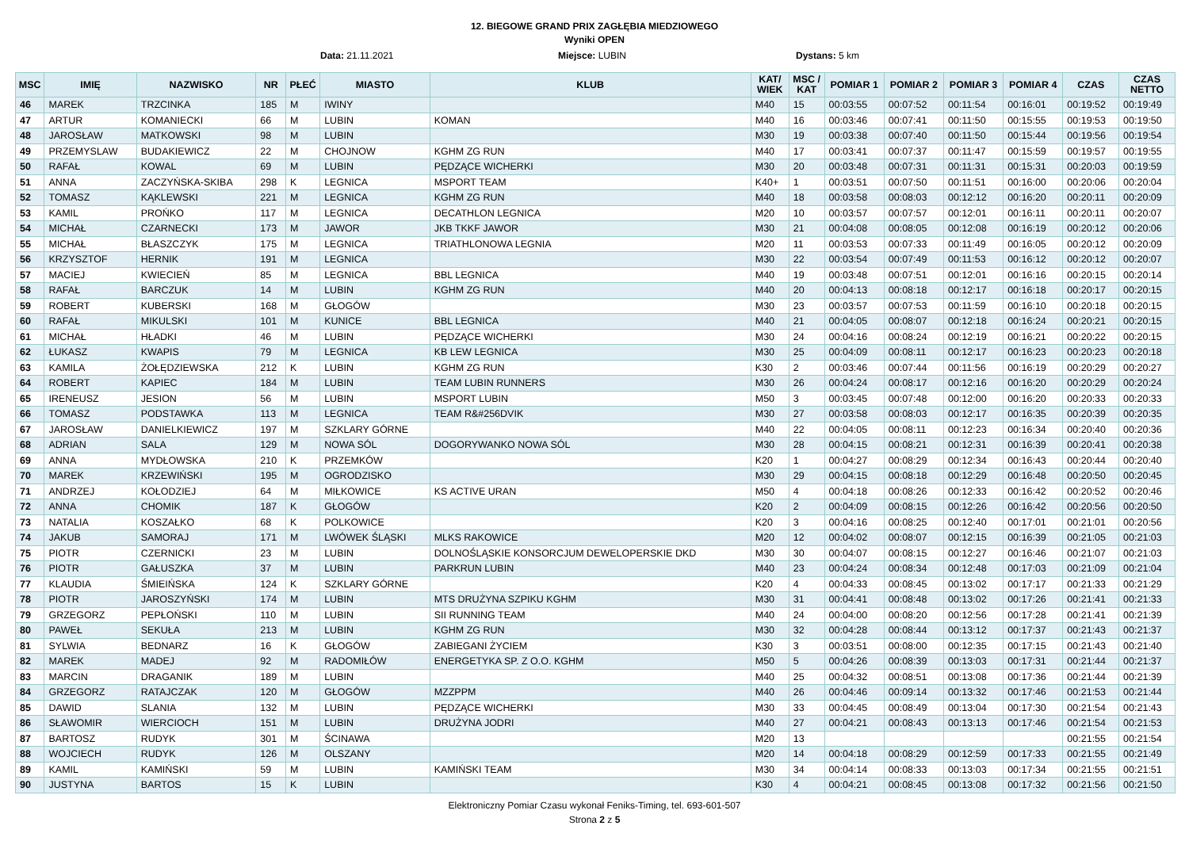12. BIEGOWE GRAND PRIX ZAGŁĘBIA MIEDZIOWEGO
Wyniki OPEN
Data: 21.11.2021 Miejsce: LUBIN Dystans: 5 km
| MSC | IMIĘ | NAZWISKO | NR | PŁEĆ | MIASTO | KLUB | KAT/ WIEK | MSC / KAT | POMIAR 1 | POMIAR 2 | POMIAR 3 | POMIAR 4 | CZAS | CZAS NETTO |
| --- | --- | --- | --- | --- | --- | --- | --- | --- | --- | --- | --- | --- | --- | --- |
| 46 | MAREK | TRZCINKA | 185 | M | IWINY | | M40 | 15 | 00:03:55 | 00:07:52 | 00:11:54 | 00:16:01 | 00:19:52 | 00:19:49 |
| 47 | ARTUR | KOMANIECKI | 66 | M | LUBIN | KOMAN | M40 | 16 | 00:03:46 | 00:07:41 | 00:11:50 | 00:15:55 | 00:19:53 | 00:19:50 |
| 48 | JAROSŁAW | MATKOWSKI | 98 | M | LUBIN | | M30 | 19 | 00:03:38 | 00:07:40 | 00:11:50 | 00:15:44 | 00:19:56 | 00:19:54 |
| 49 | PRZEMYSLAW | BUDAKIEWICZ | 22 | M | CHOJNOW | KGHM ZG RUN | M40 | 17 | 00:03:41 | 00:07:37 | 00:11:47 | 00:15:59 | 00:19:57 | 00:19:55 |
| 50 | RAFAŁ | KOWAL | 69 | M | LUBIN | PĘDZĄCE WICHERKI | M30 | 20 | 00:03:48 | 00:07:31 | 00:11:31 | 00:15:31 | 00:20:03 | 00:19:59 |
| 51 | ANNA | ZACZYŃSKA-SKIBA | 298 | K | LEGNICA | MSPORT TEAM | K40+ | 1 | 00:03:51 | 00:07:50 | 00:11:51 | 00:16:00 | 00:20:06 | 00:20:04 |
| 52 | TOMASZ | KĄKLEWSKI | 221 | M | LEGNICA | KGHM ZG RUN | M40 | 18 | 00:03:58 | 00:08:03 | 00:12:12 | 00:16:20 | 00:20:11 | 00:20:09 |
| 53 | KAMIL | PROŃKO | 117 | M | LEGNICA | DECATHLON LEGNICA | M20 | 10 | 00:03:57 | 00:07:57 | 00:12:01 | 00:16:11 | 00:20:11 | 00:20:07 |
| 54 | MICHAŁ | CZARNECKI | 173 | M | JAWOR | JKB TKKF JAWOR | M30 | 21 | 00:04:08 | 00:08:05 | 00:12:08 | 00:16:19 | 00:20:12 | 00:20:06 |
| 55 | MICHAŁ | BŁASZCZYK | 175 | M | LEGNICA | TRIATHLONOWA LEGNIA | M20 | 11 | 00:03:53 | 00:07:33 | 00:11:49 | 00:16:05 | 00:20:12 | 00:20:09 |
| 56 | KRZYSZTOF | HERNIK | 191 | M | LEGNICA | | M30 | 22 | 00:03:54 | 00:07:49 | 00:11:53 | 00:16:12 | 00:20:12 | 00:20:07 |
| 57 | MACIEJ | KWIECIEŃ | 85 | M | LEGNICA | BBL LEGNICA | M40 | 19 | 00:03:48 | 00:07:51 | 00:12:01 | 00:16:16 | 00:20:15 | 00:20:14 |
| 58 | RAFAŁ | BARCZUK | 14 | M | LUBIN | KGHM ZG RUN | M40 | 20 | 00:04:13 | 00:08:18 | 00:12:17 | 00:16:18 | 00:20:17 | 00:20:15 |
| 59 | ROBERT | KUBERSKI | 168 | M | GŁOGÓW | | M30 | 23 | 00:03:57 | 00:07:53 | 00:11:59 | 00:16:10 | 00:20:18 | 00:20:15 |
| 60 | RAFAŁ | MIKULSKI | 101 | M | KUNICE | BBL LEGNICA | M40 | 21 | 00:04:05 | 00:08:07 | 00:12:18 | 00:16:24 | 00:20:21 | 00:20:15 |
| 61 | MICHAŁ | HŁADKI | 46 | M | LUBIN | PĘDZĄCE WICHERKI | M30 | 24 | 00:04:16 | 00:08:24 | 00:12:19 | 00:16:21 | 00:20:22 | 00:20:15 |
| 62 | ŁUKASZ | KWAPIS | 79 | M | LEGNICA | KB LEW LEGNICA | M30 | 25 | 00:04:09 | 00:08:11 | 00:12:17 | 00:16:23 | 00:20:23 | 00:20:18 |
| 63 | KAMILA | ŻOŁĘDZIEWSKA | 212 | K | LUBIN | KGHM ZG RUN | K30 | 2 | 00:03:46 | 00:07:44 | 00:11:56 | 00:16:19 | 00:20:29 | 00:20:27 |
| 64 | ROBERT | KAPIEC | 184 | M | LUBIN | TEAM LUBIN RUNNERS | M30 | 26 | 00:04:24 | 00:08:17 | 00:12:16 | 00:16:20 | 00:20:29 | 00:20:24 |
| 65 | IRENEUSZ | JESION | 56 | M | LUBIN | MSPORT LUBIN | M50 | 3 | 00:03:45 | 00:07:48 | 00:12:00 | 00:16:20 | 00:20:33 | 00:20:33 |
| 66 | TOMASZ | PODSTAWKA | 113 | M | LEGNICA | TEAM R&#256DVIK | M30 | 27 | 00:03:58 | 00:08:03 | 00:12:17 | 00:16:35 | 00:20:39 | 00:20:35 |
| 67 | JAROSŁAW | DANIELKIEWICZ | 197 | M | SZKLARY GÓRNE | | M40 | 22 | 00:04:05 | 00:08:11 | 00:12:23 | 00:16:34 | 00:20:40 | 00:20:36 |
| 68 | ADRIAN | SALA | 129 | M | NOWA SÓL | DOGORYWANKO NOWA SÓL | M30 | 28 | 00:04:15 | 00:08:21 | 00:12:31 | 00:16:39 | 00:20:41 | 00:20:38 |
| 69 | ANNA | MYDŁOWSKA | 210 | K | PRZEMKÓW | | K20 | 1 | 00:04:27 | 00:08:29 | 00:12:34 | 00:16:43 | 00:20:44 | 00:20:40 |
| 70 | MAREK | KRZEWIŃSKI | 195 | M | OGRODZISKO | | M30 | 29 | 00:04:15 | 00:08:18 | 00:12:29 | 00:16:48 | 00:20:50 | 00:20:45 |
| 71 | ANDRZEJ | KOŁODZIEJ | 64 | M | MIŁKOWICE | KS ACTIVE URAN | M50 | 4 | 00:04:18 | 00:08:26 | 00:12:33 | 00:16:42 | 00:20:52 | 00:20:46 |
| 72 | ANNA | CHOMIK | 187 | K | GŁOGÓW | | K20 | 2 | 00:04:09 | 00:08:15 | 00:12:26 | 00:16:42 | 00:20:56 | 00:20:50 |
| 73 | NATALIA | KOSZAŁKO | 68 | K | POLKOWICE | | K20 | 3 | 00:04:16 | 00:08:25 | 00:12:40 | 00:17:01 | 00:21:01 | 00:20:56 |
| 74 | JAKUB | SAMORAJ | 171 | M | LWÓWEK ŚLĄSKI | MLKS RAKOWICE | M20 | 12 | 00:04:02 | 00:08:07 | 00:12:15 | 00:16:39 | 00:21:05 | 00:21:03 |
| 75 | PIOTR | CZERNICKI | 23 | M | LUBIN | DOLNOŚLĄSKIE KONSORCJUM DEWELOPERSKIE DKD | M30 | 30 | 00:04:07 | 00:08:15 | 00:12:27 | 00:16:46 | 00:21:07 | 00:21:03 |
| 76 | PIOTR | GAŁUSZKA | 37 | M | LUBIN | PARKRUN LUBIN | M40 | 23 | 00:04:24 | 00:08:34 | 00:12:48 | 00:17:03 | 00:21:09 | 00:21:04 |
| 77 | KLAUDIA | ŚMIEIŃSKA | 124 | K | SZKLARY GÓRNE | | K20 | 4 | 00:04:33 | 00:08:45 | 00:13:02 | 00:17:17 | 00:21:33 | 00:21:29 |
| 78 | PIOTR | JAROSZYŃSKI | 174 | M | LUBIN | MTS DRUŻYNA SZPIKU KGHM | M30 | 31 | 00:04:41 | 00:08:48 | 00:13:02 | 00:17:26 | 00:21:41 | 00:21:33 |
| 79 | GRZEGORZ | PEPŁOŃSKI | 110 | M | LUBIN | SII RUNNING TEAM | M40 | 24 | 00:04:00 | 00:08:20 | 00:12:56 | 00:17:28 | 00:21:41 | 00:21:39 |
| 80 | PAWEŁ | SEKUŁA | 213 | M | LUBIN | KGHM ZG RUN | M30 | 32 | 00:04:28 | 00:08:44 | 00:13:12 | 00:17:37 | 00:21:43 | 00:21:37 |
| 81 | SYLWIA | BEDNARZ | 16 | K | GŁOGÓW | ZABIEGANI ŻYCIEM | K30 | 3 | 00:03:51 | 00:08:00 | 00:12:35 | 00:17:15 | 00:21:43 | 00:21:40 |
| 82 | MAREK | MADEJ | 92 | M | RADOMIŁÓW | ENERGETYKA SP. Z O.O. KGHM | M50 | 5 | 00:04:26 | 00:08:39 | 00:13:03 | 00:17:31 | 00:21:44 | 00:21:37 |
| 83 | MARCIN | DRAGANIK | 189 | M | LUBIN | | M40 | 25 | 00:04:32 | 00:08:51 | 00:13:08 | 00:17:36 | 00:21:44 | 00:21:39 |
| 84 | GRZEGORZ | RATAJCZAK | 120 | M | GŁOGÓW | MZZPPM | M40 | 26 | 00:04:46 | 00:09:14 | 00:13:32 | 00:17:46 | 00:21:53 | 00:21:44 |
| 85 | DAWID | SLANIA | 132 | M | LUBIN | PĘDZĄCE WICHERKI | M30 | 33 | 00:04:45 | 00:08:49 | 00:13:04 | 00:17:30 | 00:21:54 | 00:21:43 |
| 86 | SŁAWOMIR | WIERCIOCH | 151 | M | LUBIN | DRUŻYNA JODRI | M40 | 27 | 00:04:21 | 00:08:43 | 00:13:13 | 00:17:46 | 00:21:54 | 00:21:53 |
| 87 | BARTOSZ | RUDYK | 301 | M | ŚCINAWA | | M20 | 13 | | | | | 00:21:55 | 00:21:54 |
| 88 | WOJCIECH | RUDYK | 126 | M | OLSZANY | | M20 | 14 | 00:04:18 | 00:08:29 | 00:12:59 | 00:17:33 | 00:21:55 | 00:21:49 |
| 89 | KAMIL | KAMIŃSKI | 59 | M | LUBIN | KAMIŃSKI TEAM | M30 | 34 | 00:04:14 | 00:08:33 | 00:13:03 | 00:17:34 | 00:21:55 | 00:21:51 |
| 90 | JUSTYNA | BARTOS | 15 | K | LUBIN | | K30 | 4 | 00:04:21 | 00:08:45 | 00:13:08 | 00:17:32 | 00:21:56 | 00:21:50 |
Elektroniczny Pomiar Czasu wykonał Feniks-Timing, tel. 693-601-507
Strona 2 z 5